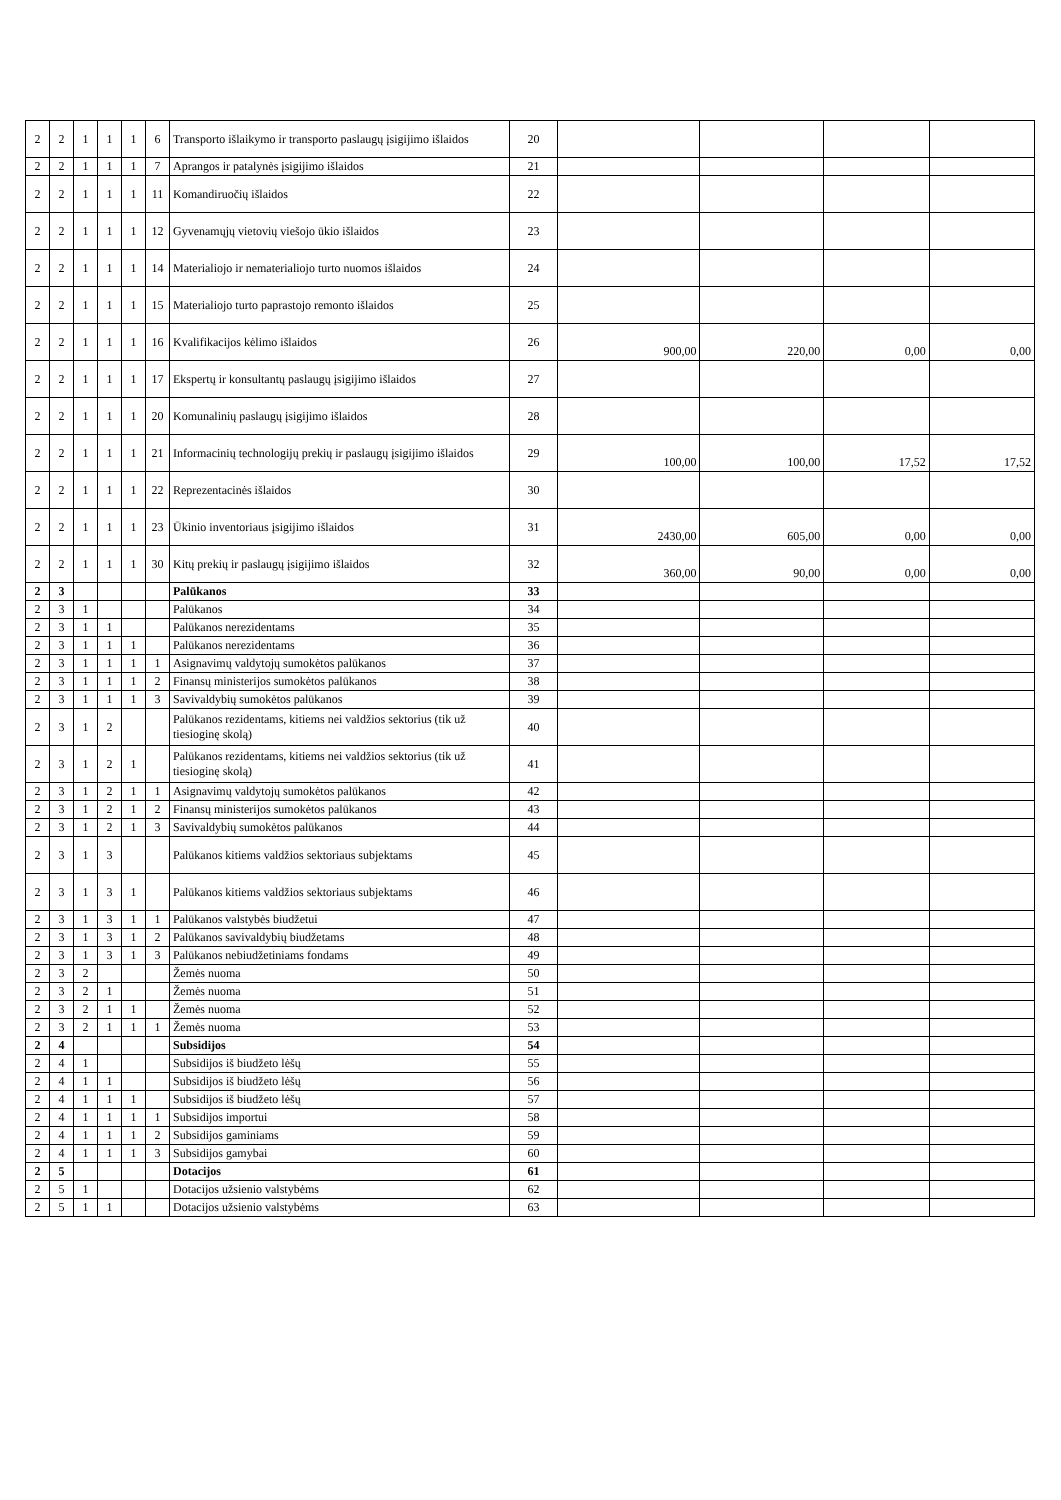| 2 | 2 | 1 | 1 | 1 | 6 | Transporto išlaikymo ir transporto paslaugų įsigijimo išlaidos | 20 | | | | |
| 2 | 2 | 1 | 1 | 1 | 7 | Aprangos ir patalynės įsigijimo išlaidos | 21 | | | | |
| 2 | 2 | 1 | 1 | 1 | 11 | Komandiruočių išlaidos | 22 | | | | |
| 2 | 2 | 1 | 1 | 1 | 12 | Gyvenamųjų vietovių viešojo ūkio išlaidos | 23 | | | | |
| 2 | 2 | 1 | 1 | 1 | 14 | Materialiojo ir nematerialiojo turto nuomos išlaidos | 24 | | | | |
| 2 | 2 | 1 | 1 | 1 | 15 | Materialiojo turto paprastojo remonto išlaidos | 25 | | | | |
| 2 | 2 | 1 | 1 | 1 | 16 | Kvalifikacijos kėlimo išlaidos | 26 | 900,00 | 220,00 | 0,00 | 0,00 |
| 2 | 2 | 1 | 1 | 1 | 17 | Ekspertų ir konsultantų paslaugų įsigijimo išlaidos | 27 | | | | |
| 2 | 2 | 1 | 1 | 1 | 20 | Komunalinių paslaugų įsigijimo išlaidos | 28 | | | | |
| 2 | 2 | 1 | 1 | 1 | 21 | Informacinių technologijų prekių ir paslaugų įsigijimo išlaidos | 29 | 100,00 | 100,00 | 17,52 | 17,52 |
| 2 | 2 | 1 | 1 | 1 | 22 | Reprezentacinės išlaidos | 30 | | | | |
| 2 | 2 | 1 | 1 | 1 | 23 | Ūkinio inventoriaus įsigijimo išlaidos | 31 | 2430,00 | 605,00 | 0,00 | 0,00 |
| 2 | 2 | 1 | 1 | 1 | 30 | Kitų prekių ir paslaugų įsigijimo išlaidos | 32 | 360,00 | 90,00 | 0,00 | 0,00 |
| 2 | 3 | | | | | Palūkanos | 33 | | | | |
| 2 | 3 | 1 | | | | Palūkanos | 34 | | | | |
| 2 | 3 | 1 | 1 | | | Palūkanos nerezidentams | 35 | | | | |
| 2 | 3 | 1 | 1 | 1 | | Palūkanos nerezidentams | 36 | | | | |
| 2 | 3 | 1 | 1 | 1 | 1 | Asignavimų valdytojų sumokėtos palūkanos | 37 | | | | |
| 2 | 3 | 1 | 1 | 1 | 2 | Finansų ministerijos sumokėtos palūkanos | 38 | | | | |
| 2 | 3 | 1 | 1 | 1 | 3 | Savivaldybių sumokėtos palūkanos | 39 | | | | |
| 2 | 3 | 1 | 2 | | | Palūkanos rezidentams, kitiems nei valdžios sektorius (tik už tiesioginę skolą) | 40 | | | | |
| 2 | 3 | 1 | 2 | 1 | | Palūkanos rezidentams, kitiems nei valdžios sektorius (tik už tiesioginę skolą) | 41 | | | | |
| 2 | 3 | 1 | 2 | 1 | 1 | Asignavimų valdytojų sumokėtos palūkanos | 42 | | | | |
| 2 | 3 | 1 | 2 | 1 | 2 | Finansų ministerijos sumokėtos palūkanos | 43 | | | | |
| 2 | 3 | 1 | 2 | 1 | 3 | Savivaldybių sumokėtos palūkanos | 44 | | | | |
| 2 | 3 | 1 | 3 | | | Palūkanos kitiems valdžios sektoriaus subjektams | 45 | | | | |
| 2 | 3 | 1 | 3 | 1 | | Palūkanos kitiems valdžios sektoriaus subjektams | 46 | | | | |
| 2 | 3 | 1 | 3 | 1 | 1 | Palūkanos valstybės biudžetui | 47 | | | | |
| 2 | 3 | 1 | 3 | 1 | 2 | Palūkanos savivaldybių biudžetams | 48 | | | | |
| 2 | 3 | 1 | 3 | 1 | 3 | Palūkanos nebiudžetiniams fondams | 49 | | | | |
| 2 | 3 | 2 | | | | Žemės nuoma | 50 | | | | |
| 2 | 3 | 2 | 1 | | | Žemės nuoma | 51 | | | | |
| 2 | 3 | 2 | 1 | 1 | | Žemės nuoma | 52 | | | | |
| 2 | 3 | 2 | 1 | 1 | 1 | Žemės nuoma | 53 | | | | |
| 2 | 4 | | | | | Subsidijos | 54 | | | | |
| 2 | 4 | 1 | | | | Subsidijos iš biudžeto lėšų | 55 | | | | |
| 2 | 4 | 1 | 1 | | | Subsidijos iš biudžeto lėšų | 56 | | | | |
| 2 | 4 | 1 | 1 | 1 | | Subsidijos iš biudžeto lėšų | 57 | | | | |
| 2 | 4 | 1 | 1 | 1 | 1 | Subsidijos importui | 58 | | | | |
| 2 | 4 | 1 | 1 | 1 | 2 | Subsidijos gaminiams | 59 | | | | |
| 2 | 4 | 1 | 1 | 1 | 3 | Subsidijos gamybai | 60 | | | | |
| 2 | 5 | | | | | Dotacijos | 61 | | | | |
| 2 | 5 | 1 | | | | Dotacijos užsienio valstybėms | 62 | | | | |
| 2 | 5 | 1 | 1 | | | Dotacijos užsienio valstybėms | 63 | | | | |